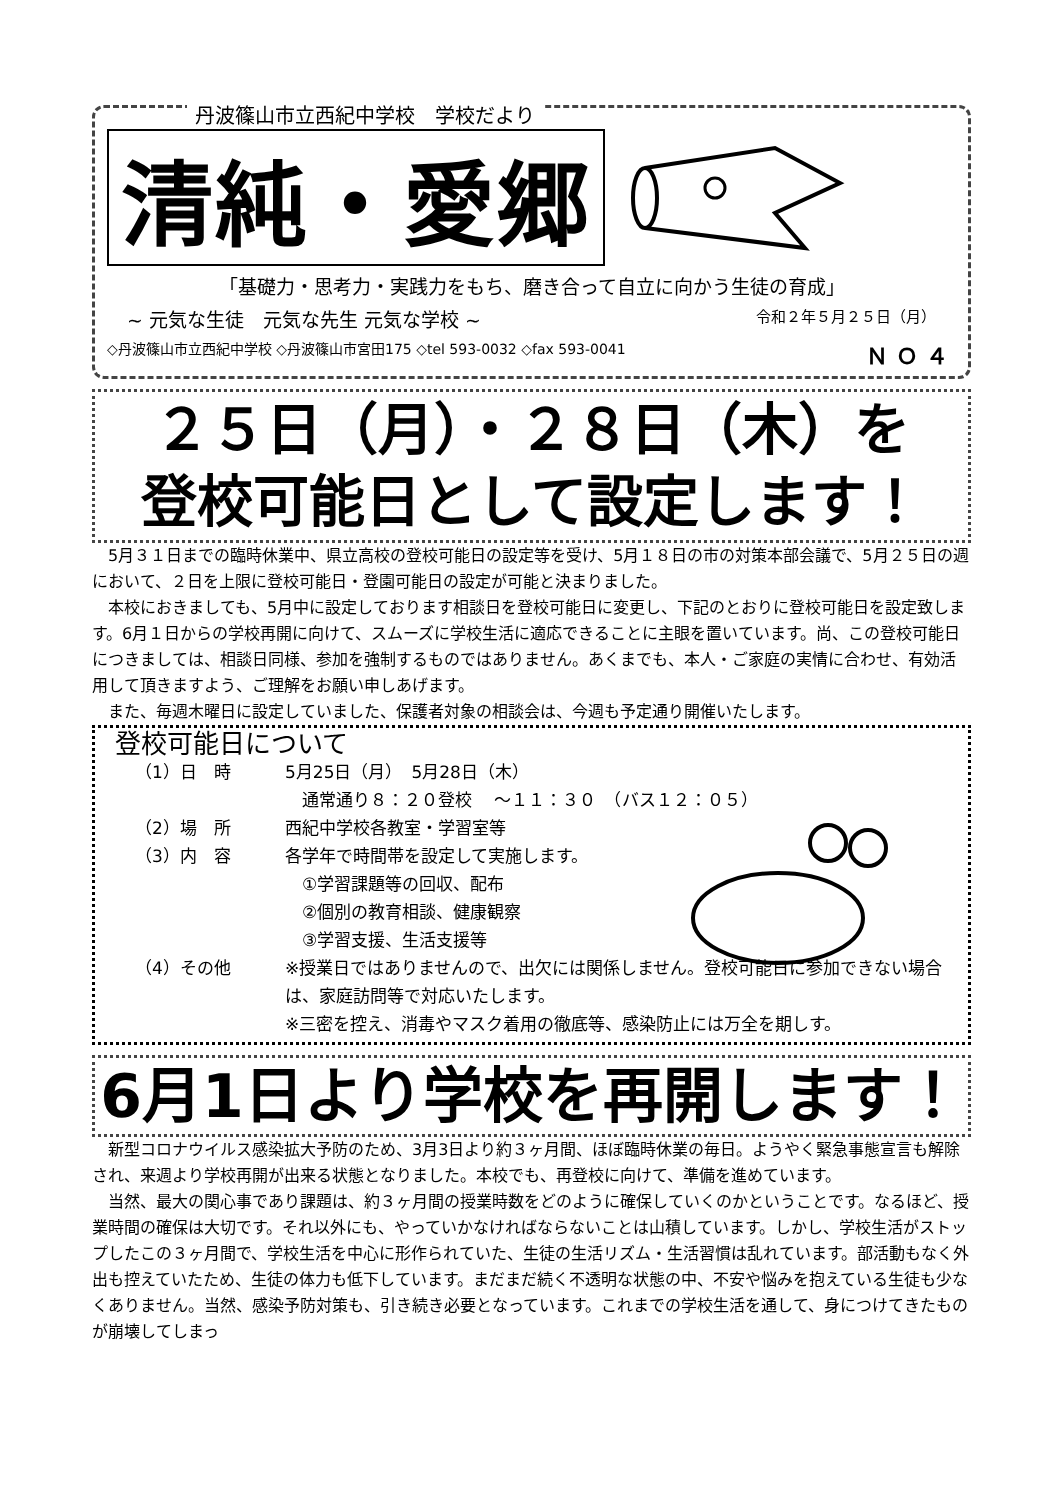丹波篠山市立西紀中学校　学校だより
清純・愛郷
「基礎力・思考力・実践力をもち、磨き合って自立に向かう生徒の育成」
~ 元気な生徒　元気な先生 元気な学校 ~ 令和２年５月２５日（月）
◇丹波篠山市立西紀中学校 ◇丹波篠山市宮田175 ◇tel 593-0032 ◇fax 593-0041 ＮＯ４
２５日（月）・２８日（木）を
登校可能日として設定します！
5月３１日までの臨時休業中、県立高校の登校可能日の設定等を受け、5月１８日の市の対策本部会議で、5月２５日の週において、２日を上限に登校可能日・登園可能日の設定が可能と決まりました。
本校におきましても、5月中に設定しております相談日を登校可能日に変更し、下記のとおりに登校可能日を設定致します。6月１日からの学校再開に向けて、スムーズに学校生活に適応できることに主眼を置いています。尚、この登校可能日につきましては、相談日同様、参加を強制するものではありません。あくまでも、本人・ご家庭の実情に合わせ、有効活用して頂きますよう、ご理解をお願い申しあげます。
また、毎週木曜日に設定していました、保護者対象の相談会は、今週も予定通り開催いたします。
登校可能日について
（1）日　時 5月25日（月）　5月28日（木）
　通常通り８：２０登校　 ～１１：３０　（バス１２：０５）
（2）場　所 西紀中学校各教室・学習室等
（3）内　容 各学年で時間帯を設定して実施します。
　①学習課題等の回収、配布
　②個別の教育相談、健康観察
　③学習支援、生活支援等
（4）その他 ※授業日ではありませんので、出欠には関係しません。登校可能日に参加できない場合は、家庭訪問等で対応いたします。
※三密を控え、消毒やマスク着用の徹底等、感染防止には万全を期しす。
6月1日より学校を再開します！
新型コロナウイルス感染拡大予防のため、3月3日より約３ヶ月間、ほぼ臨時休業の毎日。ようやく緊急事態宣言も解除され、来週より学校再開が出来る状態となりました。本校でも、再登校に向けて、準備を進めています。
当然、最大の関心事であり課題は、約３ヶ月間の授業時数をどのように確保していくのかということです。なるほど、授業時間の確保は大切です。それ以外にも、やっていかなければならないことは山積しています。しかし、学校生活がストップしたこの３ヶ月間で、学校生活を中心に形作られていた、生徒の生活リズム・生活習慣は乱れています。部活動もなく外出も控えていたため、生徒の体力も低下しています。まだまだ続く不透明な状態の中、不安や悩みを抱えている生徒も少なくありません。当然、感染予防対策も、引き続き必要となっています。これまでの学校生活を通して、身につけてきたものが崩壊してしまっ